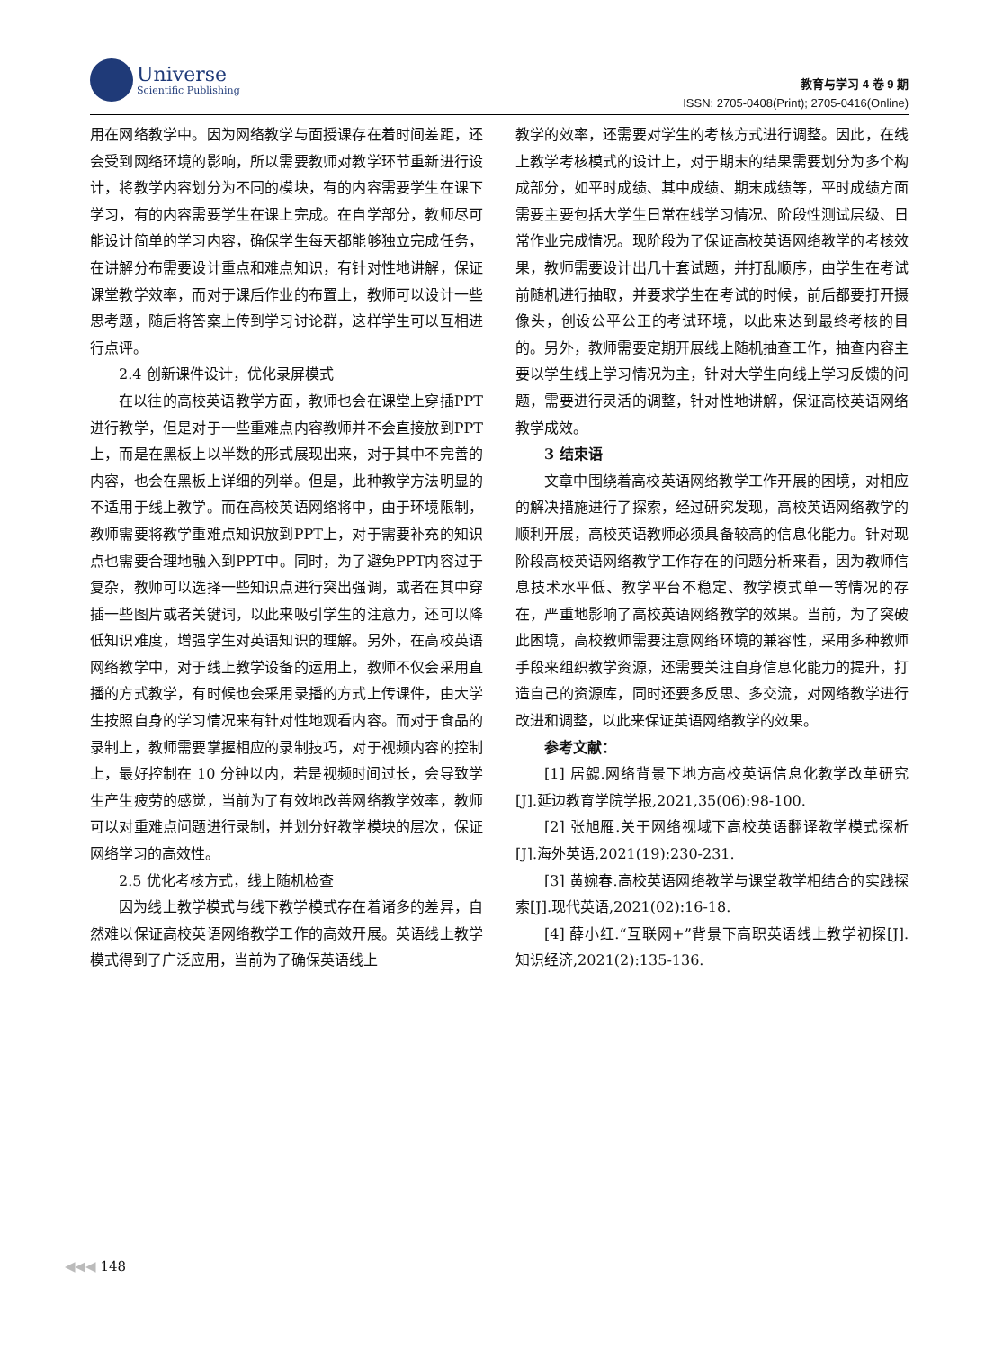Universe
Scientific Publishing
教育与学习 4 卷 9 期
ISSN: 2705-0408(Print); 2705-0416(Online)
用在网络教学中。因为网络教学与面授课存在着时间差距，还会受到网络环境的影响，所以需要教师对教学环节重新进行设计，将教学内容划分为不同的模块，有的内容需要学生在课下学习，有的内容需要学生在课上完成。在自学部分，教师尽可能设计简单的学习内容，确保学生每天都能够独立完成任务，在讲解分布需要设计重点和难点知识，有针对性地讲解，保证课堂教学效率，而对于课后作业的布置上，教师可以设计一些思考题，随后将答案上传到学习讨论群，这样学生可以互相进行点评。
2.4 创新课件设计，优化录屏模式
在以往的高校英语教学方面，教师也会在课堂上穿插PPT进行教学，但是对于一些重难点内容教师并不会直接放到PPT上，而是在黑板上以半数的形式展现出来，对于其中不完善的内容，也会在黑板上详细的列举。但是，此种教学方法明显的不适用于线上教学。而在高校英语网络将中，由于环境限制，教师需要将教学重难点知识放到PPT上，对于需要补充的知识点也需要合理地融入到PPT中。同时，为了避免PPT内容过于复杂，教师可以选择一些知识点进行突出强调，或者在其中穿插一些图片或者关键词，以此来吸引学生的注意力，还可以降低知识难度，增强学生对英语知识的理解。另外，在高校英语网络教学中，对于线上教学设备的运用上，教师不仅会采用直播的方式教学，有时候也会采用录播的方式上传课件，由大学生按照自身的学习情况来有针对性地观看内容。而对于食品的录制上，教师需要掌握相应的录制技巧，对于视频内容的控制上，最好控制在 10 分钟以内，若是视频时间过长，会导致学生产生疲劳的感觉，当前为了有效地改善网络教学效率，教师可以对重难点问题进行录制，并划分好教学模块的层次，保证网络学习的高效性。
2.5 优化考核方式，线上随机检查
因为线上教学模式与线下教学模式存在着诸多的差异，自然难以保证高校英语网络教学工作的高效开展。英语线上教学模式得到了广泛应用，当前为了确保英语线上
教学的效率，还需要对学生的考核方式进行调整。因此，在线上教学考核模式的设计上，对于期末的结果需要划分为多个构成部分，如平时成绩、其中成绩、期末成绩等，平时成绩方面需要主要包括大学生日常在线学习情况、阶段性测试层级、日常作业完成情况。现阶段为了保证高校英语网络教学的考核效果，教师需要设计出几十套试题，并打乱顺序，由学生在考试前随机进行抽取，并要求学生在考试的时候，前后都要打开摄像头，创设公平公正的考试环境，以此来达到最终考核的目的。另外，教师需要定期开展线上随机抽查工作，抽查内容主要以学生线上学习情况为主，针对大学生向线上学习反馈的问题，需要进行灵活的调整，针对性地讲解，保证高校英语网络教学成效。
3 结束语
文章中围绕着高校英语网络教学工作开展的困境，对相应的解决措施进行了探索，经过研究发现，高校英语网络教学的顺利开展，高校英语教师必须具备较高的信息化能力。针对现阶段高校英语网络教学工作存在的问题分析来看，因为教师信息技术水平低、教学平台不稳定、教学模式单一等情况的存在，严重地影响了高校英语网络教学的效果。当前，为了突破此困境，高校教师需要注意网络环境的兼容性，采用多种教师手段来组织教学资源，还需要关注自身信息化能力的提升，打造自己的资源库，同时还要多反思、多交流，对网络教学进行改进和调整，以此来保证英语网络教学的效果。
参考文献：
[1] 居勰.网络背景下地方高校英语信息化教学改革研究[J].延边教育学院学报,2021,35(06):98-100.
[2] 张旭雁.关于网络视域下高校英语翻译教学模式探析[J].海外英语,2021(19):230-231.
[3] 黄婉春.高校英语网络教学与课堂教学相结合的实践探索[J].现代英语,2021(02):16-18.
[4] 薛小红.“互联网+”背景下高职英语线上教学初探[J].知识经济,2021(2):135-136.
◀◀◀ 148